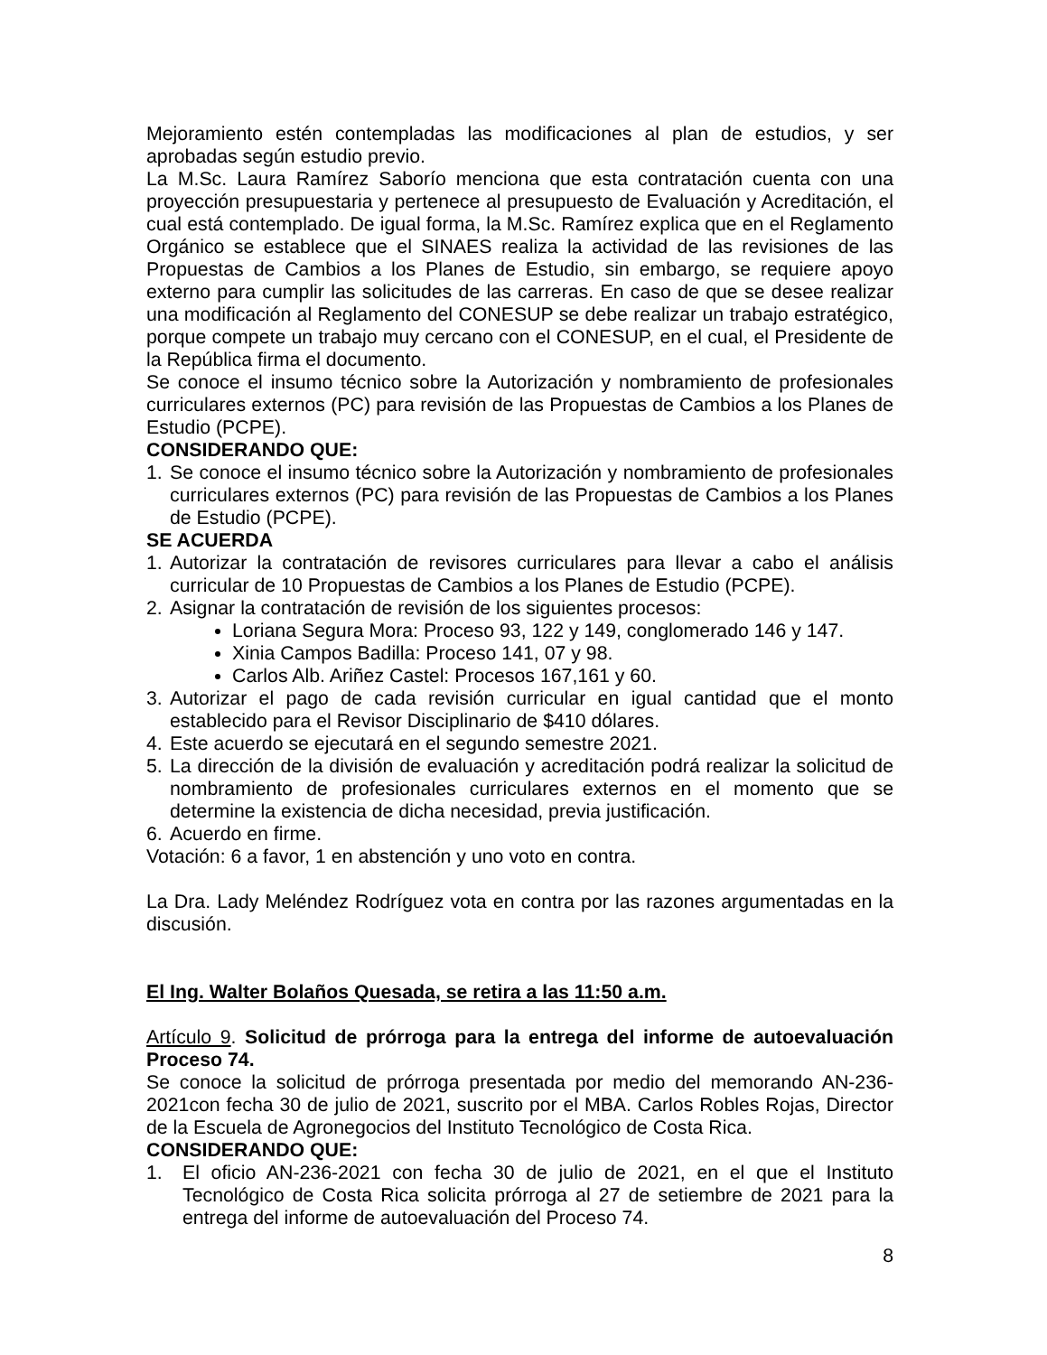Mejoramiento estén contempladas las modificaciones al plan de estudios, y ser aprobadas según estudio previo.
La M.Sc. Laura Ramírez Saborío menciona que esta contratación cuenta con una proyección presupuestaria y pertenece al presupuesto de Evaluación y Acreditación, el cual está contemplado. De igual forma, la M.Sc. Ramírez explica que en el Reglamento Orgánico se establece que el SINAES realiza la actividad de las revisiones de las Propuestas de Cambios a los Planes de Estudio, sin embargo, se requiere apoyo externo para cumplir las solicitudes de las carreras. En caso de que se desee realizar una modificación al Reglamento del CONESUP se debe realizar un trabajo estratégico, porque compete un trabajo muy cercano con el CONESUP, en el cual, el Presidente de la República firma el documento.
Se conoce el insumo técnico sobre la Autorización y nombramiento de profesionales curriculares externos (PC) para revisión de las Propuestas de Cambios a los Planes de Estudio (PCPE).
CONSIDERANDO QUE:
1. Se conoce el insumo técnico sobre la Autorización y nombramiento de profesionales curriculares externos (PC) para revisión de las Propuestas de Cambios a los Planes de Estudio (PCPE).
SE ACUERDA
1. Autorizar la contratación de revisores curriculares para llevar a cabo el análisis curricular de 10 Propuestas de Cambios a los Planes de Estudio (PCPE).
2. Asignar la contratación de revisión de los siguientes procesos:
Loriana Segura Mora: Proceso 93, 122 y 149, conglomerado 146 y 147.
Xinia Campos Badilla: Proceso 141, 07 y 98.
Carlos Alb. Ariñez Castel: Procesos 167,161 y 60.
3. Autorizar el pago de cada revisión curricular en igual cantidad que el monto establecido para el Revisor Disciplinario de $410 dólares.
4. Este acuerdo se ejecutará en el segundo semestre 2021.
5. La dirección de la división de evaluación y acreditación podrá realizar la solicitud de nombramiento de profesionales curriculares externos en el momento que se determine la existencia de dicha necesidad, previa justificación.
6. Acuerdo en firme.
Votación: 6 a favor, 1 en abstención y uno voto en contra.
La Dra. Lady Meléndez Rodríguez vota en contra por las razones argumentadas en la discusión.
El Ing. Walter Bolaños Quesada, se retira a las 11:50 a.m.
Artículo 9. Solicitud de prórroga para la entrega del informe de autoevaluación Proceso 74.
Se conoce la solicitud de prórroga presentada por medio del memorando AN-236-2021con fecha 30 de julio de 2021, suscrito por el MBA. Carlos Robles Rojas, Director de la Escuela de Agronegocios del Instituto Tecnológico de Costa Rica.
CONSIDERANDO QUE:
1. El oficio AN-236-2021 con fecha 30 de julio de 2021, en el que el Instituto Tecnológico de Costa Rica solicita prórroga al 27 de setiembre de 2021 para la entrega del informe de autoevaluación del Proceso 74.
8